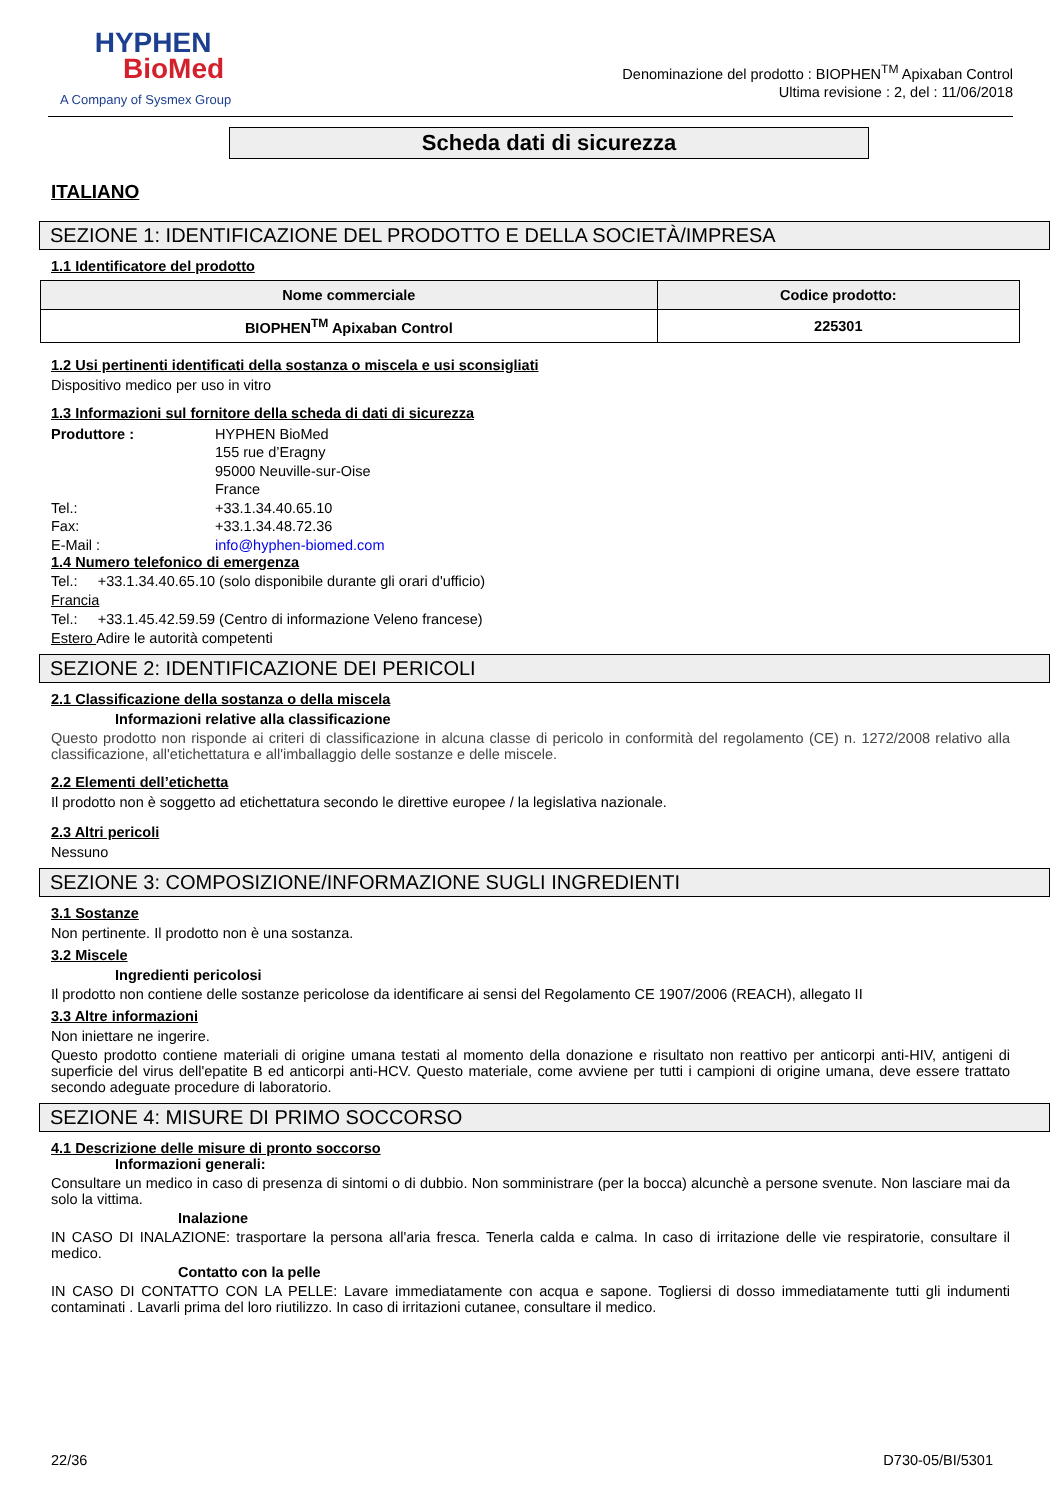HYPHEN
BioMed
A Company of Sysmex Group
Denominazione del prodotto : BIOPHEN<sup>TM</sup> Apixaban Control
Ultima revisione : 2, del : 11/06/2018
Scheda dati di sicurezza
ITALIANO
SEZIONE 1: IDENTIFICAZIONE DEL PRODOTTO E DELLA SOCIETÀ/IMPRESA
1.1 Identificatore del prodotto
| Nome commerciale | Codice prodotto: |
| --- | --- |
| BIOPHEN<sup>TM</sup> Apixaban Control | 225301 |
1.2 Usi pertinenti identificati della sostanza o miscela e usi sconsigliati
Dispositivo medico per uso in vitro
1.3 Informazioni sul fornitore della scheda di dati di sicurezza
Produttore : HYPHEN BioMed
155 rue d’Eragny
95000 Neuville-sur-Oise
France
Tel.: +33.1.34.40.65.10
Fax: +33.1.34.48.72.36
E-Mail : info@hyphen-biomed.com
1.4 Numero telefonico di emergenza
Tel.: +33.1.34.40.65.10 (solo disponibile durante gli orari d'ufficio)
Francia
Tel.: +33.1.45.42.59.59 (Centro di informazione Veleno francese)
Estero Adire le autorità competenti
SEZIONE 2: IDENTIFICAZIONE DEI PERICOLI
2.1 Classificazione della sostanza o della miscela
Informazioni relative alla classificazione
Questo prodotto non risponde ai criteri di classificazione in alcuna classe di pericolo in conformità del regolamento (CE) n. 1272/2008 relativo alla classificazione, all'etichettatura e all'imballaggio delle sostanze e delle miscele.
2.2 Elementi dell’etichetta
Il prodotto non è soggetto ad etichettatura secondo le direttive europee / la legislativa nazionale.
2.3 Altri pericoli
Nessuno
SEZIONE 3: COMPOSIZIONE/INFORMAZIONE SUGLI INGREDIENTI
3.1 Sostanze
Non pertinente. Il prodotto non è una sostanza.
3.2 Miscele
Ingredienti pericolosi
Il prodotto non contiene delle sostanze pericolose da identificare ai sensi del Regolamento CE 1907/2006 (REACH), allegato II
3.3 Altre informazioni
Non iniettare ne ingerire.
Questo prodotto contiene materiali di origine umana testati al momento della donazione e risultato non reattivo per anticorpi anti-HIV, antigeni di superficie del virus dell'epatite B ed anticorpi anti-HCV. Questo materiale, come avviene per tutti i campioni di origine umana, deve essere trattato secondo adeguate procedure di laboratorio.
SEZIONE 4: MISURE DI PRIMO SOCCORSO
4.1 Descrizione delle misure di pronto soccorso
Informazioni generali:
Consultare un medico in caso di presenza di sintomi o di dubbio. Non somministrare (per la bocca) alcunchè a persone svenute. Non lasciare mai da solo la vittima.
Inalazione
IN CASO DI INALAZIONE: trasportare la persona all'aria fresca. Tenerla calda e calma. In caso di irritazione delle vie respiratorie, consultare il medico.
Contatto con la pelle
IN CASO DI CONTATTO CON LA PELLE: Lavare immediatamente con acqua e sapone. Togliersi di dosso immediatamente tutti gli indumenti contaminati . Lavarli prima del loro riutilizzo. In caso di irritazioni cutanee, consultare il medico.
22/36 D730-05/BI/5301